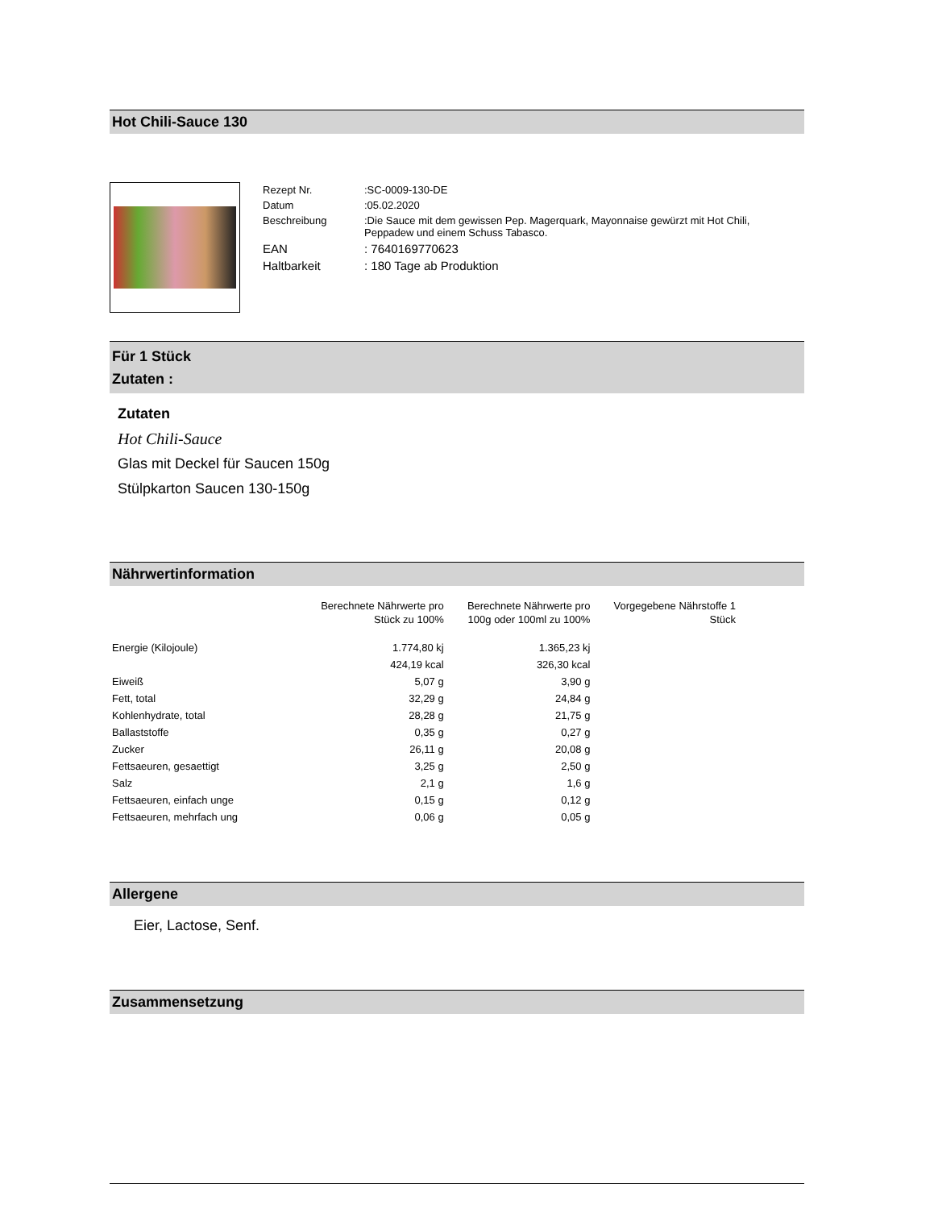Hot Chili-Sauce 130
| Rezept Nr. | :SC-0009-130-DE |
| Datum | :05.02.2020 |
| Beschreibung | :Die Sauce mit dem gewissen Pep. Magerquark, Mayonnaise gewürzt mit Hot Chili, Peppadew und einem Schuss Tabasco. |
| EAN | : 7640169770623 |
| Haltbarkeit | : 180 Tage ab Produktion |
Für 1 Stück
Zutaten :
Zutaten
Hot Chili-Sauce
Glas mit Deckel für Saucen 150g
Stülpkarton Saucen 130-150g
Nährwertinformation
| | Berechnete Nährwerte pro Stück zu 100% | Berechnete Nährwerte pro 100g oder 100ml zu 100% | Vorgegebene Nährstoffe 1 Stück |
| Energie (Kilojoule) | 1.774,80 kj | 1.365,23 kj | |
| | 424,19 kcal | 326,30 kcal | |
| Eiweiß | 5,07 g | 3,90 g | |
| Fett, total | 32,29 g | 24,84 g | |
| Kohlenhydrate, total | 28,28 g | 21,75 g | |
| Ballaststoffe | 0,35 g | 0,27 g | |
| Zucker | 26,11 g | 20,08 g | |
| Fettsaeuren, gesaettigt | 3,25 g | 2,50 g | |
| Salz | 2,1 g | 1,6 g | |
| Fettsaeuren, einfach unge | 0,15 g | 0,12 g | |
| Fettsaeuren, mehrfach ung | 0,06 g | 0,05 g | |
Allergene
Eier, Lactose, Senf.
Zusammensetzung